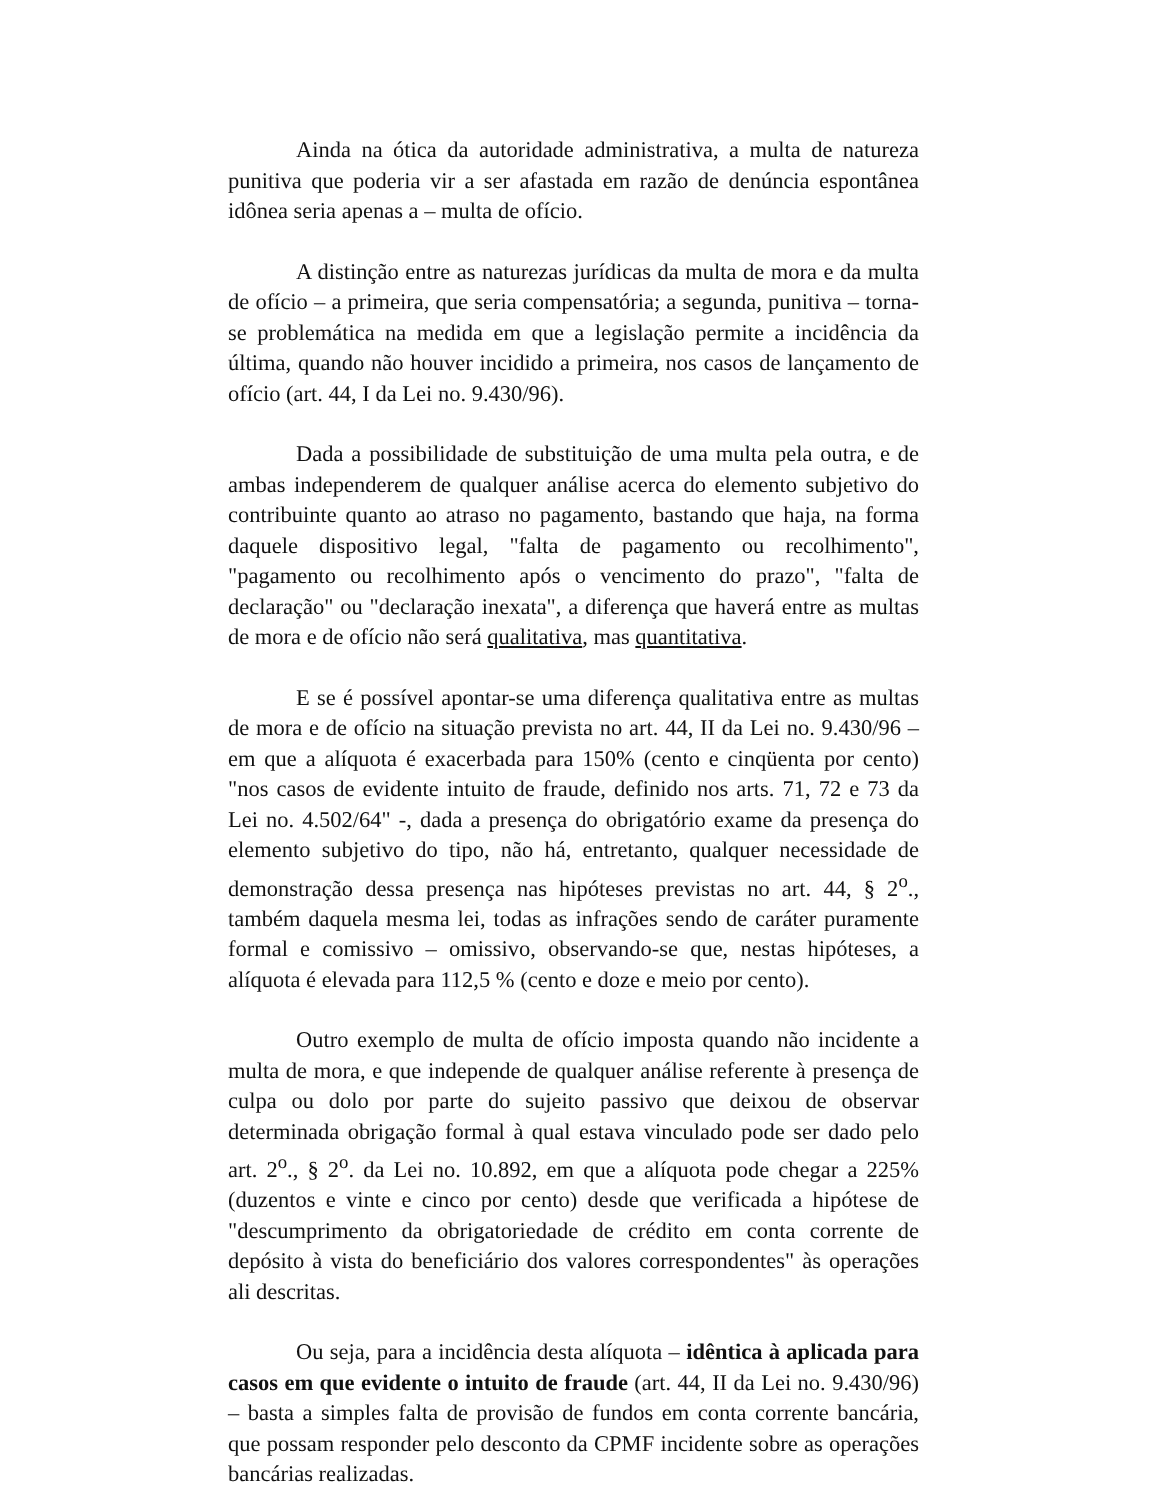Ainda na ótica da autoridade administrativa, a multa de natureza punitiva que poderia vir a ser afastada em razão de denúncia espontânea idônea seria apenas a – multa de ofício.
A distinção entre as naturezas jurídicas da multa de mora e da multa de ofício – a primeira, que seria compensatória; a segunda, punitiva – torna-se problemática na medida em que a legislação permite a incidência da última, quando não houver incidido a primeira, nos casos de lançamento de ofício (art. 44, I da Lei no. 9.430/96).
Dada a possibilidade de substituição de uma multa pela outra, e de ambas independerem de qualquer análise acerca do elemento subjetivo do contribuinte quanto ao atraso no pagamento, bastando que haja, na forma daquele dispositivo legal, "falta de pagamento ou recolhimento", "pagamento ou recolhimento após o vencimento do prazo", "falta de declaração" ou "declaração inexata", a diferença que haverá entre as multas de mora e de ofício não será qualitativa, mas quantitativa.
E se é possível apontar-se uma diferença qualitativa entre as multas de mora e de ofício na situação prevista no art. 44, II da Lei no. 9.430/96 – em que a alíquota é exacerbada para 150% (cento e cinqüenta por cento) "nos casos de evidente intuito de fraude, definido nos arts. 71, 72 e 73 da Lei no. 4.502/64" -, dada a presença do obrigatório exame da presença do elemento subjetivo do tipo, não há, entretanto, qualquer necessidade de demonstração dessa presença nas hipóteses previstas no art. 44, § 2<sup>o</sup>., também daquela mesma lei, todas as infrações sendo de caráter puramente formal e comissivo – omissivo, observando-se que, nestas hipóteses, a alíquota é elevada para 112,5 % (cento e doze e meio por cento).
Outro exemplo de multa de ofício imposta quando não incidente a multa de mora, e que independe de qualquer análise referente à presença de culpa ou dolo por parte do sujeito passivo que deixou de observar determinada obrigação formal à qual estava vinculado pode ser dado pelo art. 2<sup>o</sup>., § 2<sup>o</sup>. da Lei no. 10.892, em que a alíquota pode chegar a 225% (duzentos e vinte e cinco por cento) desde que verificada a hipótese de "descumprimento da obrigatoriedade de crédito em conta corrente de depósito à vista do beneficiário dos valores correspondentes" às operações ali descritas.
Ou seja, para a incidência desta alíquota – idêntica à aplicada para casos em que evidente o intuito de fraude (art. 44, II da Lei no. 9.430/96) – basta a simples falta de provisão de fundos em conta corrente bancária, que possam responder pelo desconto da CPMF incidente sobre as operações bancárias realizadas.